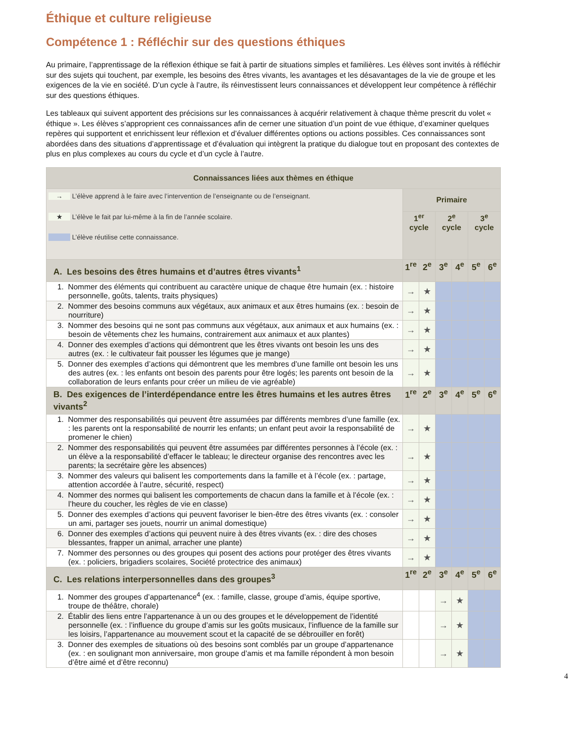Éthique et culture religieuse
Compétence 1 : Réfléchir sur des questions éthiques
Au primaire, l’apprentissage de la réflexion éthique se fait à partir de situations simples et familières. Les élèves sont invités à réfléchir sur des sujets qui touchent, par exemple, les besoins des êtres vivants, les avantages et les désavantages de la vie de groupe et les exigences de la vie en société. D’un cycle à l’autre, ils réinvestissent leurs connaissances et développent leur compétence à réfléchir sur des questions éthiques.
Les tableaux qui suivent apportent des précisions sur les connaissances à acquérir relativement à chaque thème prescrit du volet « éthique ». Les élèves s’approprient ces connaissances afin de cerner une situation d’un point de vue éthique, d’examiner quelques repères qui supportent et enrichissent leur réflexion et d’évaluer différentes options ou actions possibles. Ces connaissances sont abordées dans des situations d’apprentissage et d’évaluation qui intègrent la pratique du dialogue tout en proposant des contextes de plus en plus complexes au cours du cycle et d’un cycle à l’autre.
| Connaissances liées aux thèmes en éthique | | | | | | |
| --- | --- | --- | --- | --- | --- | --- |
| → L’élève apprend à le faire avec l’intervention de l’enseignante ou de l’enseignant. ★ L’élève le fait par lui-même à la fin de l’année scolaire. L’élève réutilise cette connaissance. | Primaire | | | | | |
| | 1<sup>er</sup> cycle | | 2<sup>e</sup> cycle | | 3<sup>e</sup> cycle | |
| A. Les besoins des êtres humains et d’autres êtres vivants<sup>1</sup> | 1<sup>re</sup> | 2<sup>e</sup> | 3<sup>e</sup> | 4<sup>e</sup> | 5<sup>e</sup> | 6<sup>e</sup> |
| 1. Nommer des éléments qui contribuent au caractère unique de chaque être humain (ex. : histoire personnelle, goûts, talents, traits physiques) | → | ★ | | | | |
| 2. Nommer des besoins communs aux végétaux, aux animaux et aux êtres humains (ex. : besoin de nourriture) | → | ★ | | | | |
| 3. Nommer des besoins qui ne sont pas communs aux végétaux, aux animaux et aux humains (ex. : besoin de vêtements chez les humains, contrairement aux animaux et aux plantes) | → | ★ | | | | |
| 4. Donner des exemples d’actions qui démontrent que les êtres vivants ont besoin les uns des autres (ex. : le cultivateur fait pousser les légumes que je mange) | → | ★ | | | | |
| 5. Donner des exemples d’actions qui démontrent que les membres d’une famille ont besoin les uns des autres (ex. : les enfants ont besoin des parents pour être logés; les parents ont besoin de la collaboration de leurs enfants pour créer un milieu de vie agréable) | → | ★ | | | | |
| B. Des exigences de l’interdépendance entre les êtres humains et les autres êtres vivants<sup>2</sup> | 1<sup>re</sup> | 2<sup>e</sup> | 3<sup>e</sup> | 4<sup>e</sup> | 5<sup>e</sup> | 6<sup>e</sup> |
| 1. Nommer des responsabilités qui peuvent être assumées par différents membres d’une famille (ex. : les parents ont la responsabilité de nourrir les enfants; un enfant peut avoir la responsabilité de promener le chien) | → | ★ | | | | |
| 2. Nommer des responsabilités qui peuvent être assumées par différentes personnes à l’école (ex. : un élève a la responsabilité d’effacer le tableau; le directeur organise des rencontres avec les parents; la secrétaire gère les absences) | → | ★ | | | | |
| 3. Nommer des valeurs qui balisent les comportements dans la famille et à l’école (ex. : partage, attention accordée à l’autre, sécurité, respect) | → | ★ | | | | |
| 4. Nommer des normes qui balisent les comportements de chacun dans la famille et à l’école (ex. : l’heure du coucher, les règles de vie en classe) | → | ★ | | | | |
| 5. Donner des exemples d’actions qui peuvent favoriser le bien-être des êtres vivants (ex. : consoler un ami, partager ses jouets, nourrir un animal domestique) | → | ★ | | | | |
| 6. Donner des exemples d’actions qui peuvent nuire à des êtres vivants (ex. : dire des choses blessantes, frapper un animal, arracher une plante) | → | ★ | | | | |
| 7. Nommer des personnes ou des groupes qui posent des actions pour protéger des êtres vivants (ex. : policiers, brigadiers scolaires, Société protectrice des animaux) | → | ★ | | | | |
| C. Les relations interpersonnelles dans des groupes<sup>3</sup> | 1<sup>re</sup> | 2<sup>e</sup> | 3<sup>e</sup> | 4<sup>e</sup> | 5<sup>e</sup> | 6<sup>e</sup> |
| 1. Nommer des groupes d’appartenance<sup>4</sup> (ex. : famille, classe, groupe d’amis, équipe sportive, troupe de théâtre, chorale) | | | → | ★ | | |
| 2. Établir des liens entre l’appartenance à un ou des groupes et le développement de l’identité personnelle (ex. : l’influence du groupe d’amis sur les goûts musicaux, l’influence de la famille sur les loisirs, l’appartenance au mouvement scout et la capacité de se débrouiller en forêt) | | | → | ★ | | |
| 3. Donner des exemples de situations où des besoins sont comblés par un groupe d’appartenance (ex. : en soulignant mon anniversaire, mon groupe d’amis et ma famille répondent à mon besoin d’être aimé et d’être reconnu) | | | → | ★ | | |
4